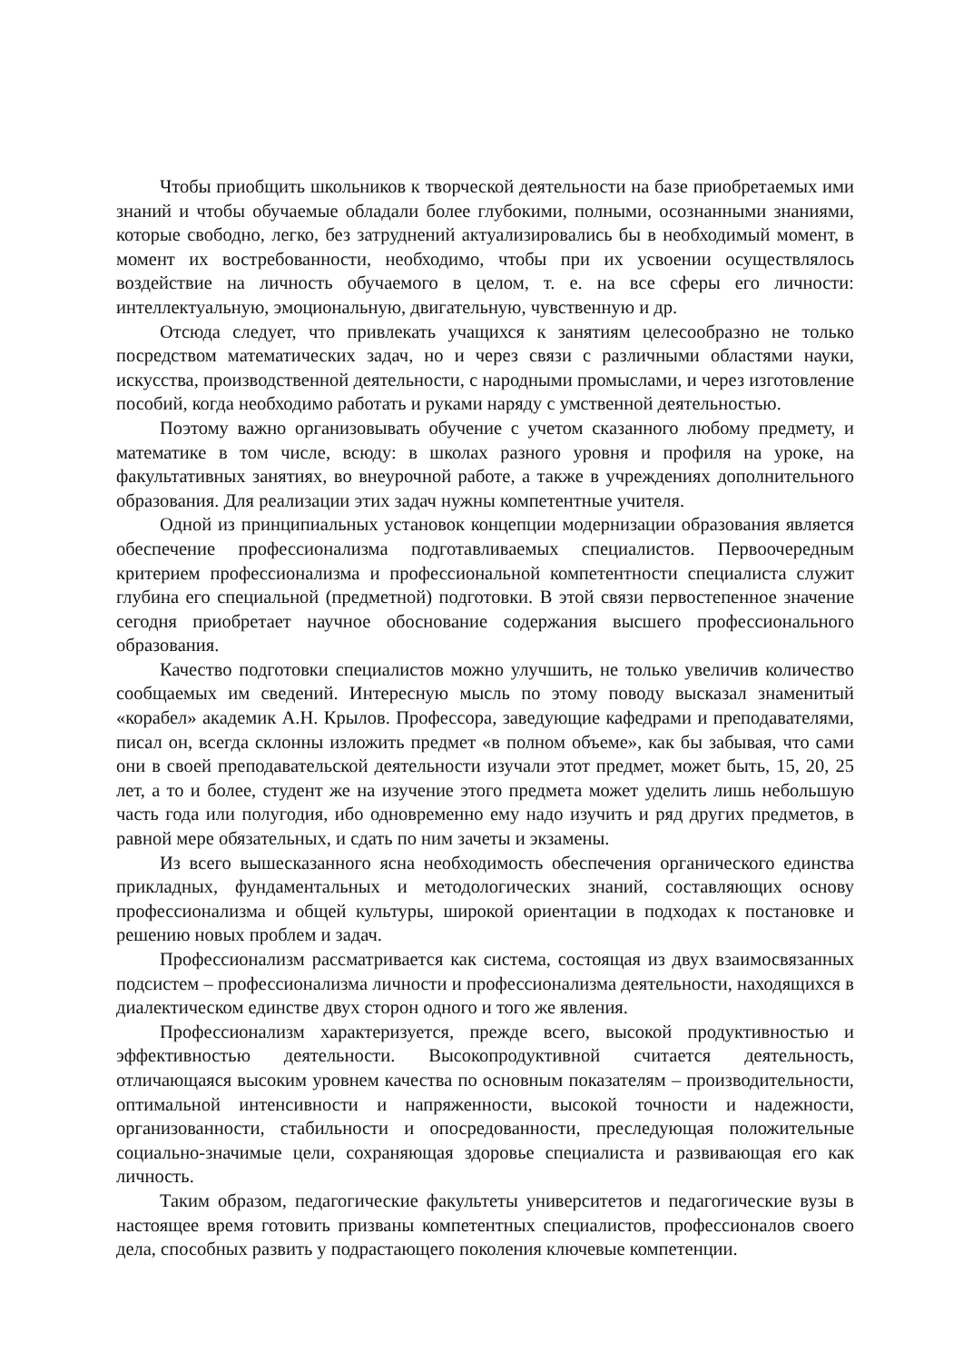Чтобы приобщить школьников к творческой деятельности на базе приобретаемых ими знаний и чтобы обучаемые обладали более глубокими, полными, осознанными знаниями, которые свободно, легко, без затруднений актуализировались бы в необходимый момент, в момент их востребованности, необходимо, чтобы при их усвоении осуществлялось воздействие на личность обучаемого в целом, т. е. на все сферы его личности: интеллектуальную, эмоциональную, двигательную, чувственную и др.
Отсюда следует, что привлекать учащихся к занятиям целесообразно не только посредством математических задач, но и через связи с различными областями науки, искусства, производственной деятельности, с народными промыслами, и через изготовление пособий, когда необходимо работать и руками наряду с умственной деятельностью.
Поэтому важно организовывать обучение с учетом сказанного любому предмету, и математике в том числе, всюду: в школах разного уровня и профиля на уроке, на факультативных занятиях, во внеурочной работе, а также в учреждениях дополнительного образования. Для реализации этих задач нужны компетентные учителя.
Одной из принципиальных установок концепции модернизации образования является обеспечение профессионализма подготавливаемых специалистов. Первоочередным критерием профессионализма и профессиональной компетентности специалиста служит глубина его специальной (предметной) подготовки. В этой связи первостепенное значение сегодня приобретает научное обоснование содержания высшего профессионального образования.
Качество подготовки специалистов можно улучшить, не только увеличив количество сообщаемых им сведений. Интересную мысль по этому поводу высказал знаменитый «корабел» академик А.Н. Крылов. Профессора, заведующие кафедрами и преподавателями, писал он, всегда склонны изложить предмет «в полном объеме», как бы забывая, что сами они в своей преподавательской деятельности изучали этот предмет, может быть, 15, 20, 25 лет, а то и более, студент же на изучение этого предмета может уделить лишь небольшую часть года или полугодия, ибо одновременно ему надо изучить и ряд других предметов, в равной мере обязательных, и сдать по ним зачеты и экзамены.
Из всего вышесказанного ясна необходимость обеспечения органического единства прикладных, фундаментальных и методологических знаний, составляющих основу профессионализма и общей культуры, широкой ориентации в подходах к постановке и решению новых проблем и задач.
Профессионализм рассматривается как система, состоящая из двух взаимосвязанных подсистем – профессионализма личности и профессионализма деятельности, находящихся в диалектическом единстве двух сторон одного и того же явления.
Профессионализм характеризуется, прежде всего, высокой продуктивностью и эффективностью деятельности. Высокопродуктивной считается деятельность, отличающаяся высоким уровнем качества по основным показателям – производительности, оптимальной интенсивности и напряженности, высокой точности и надежности, организованности, стабильности и опосредованности, преследующая положительные социально-значимые цели, сохраняющая здоровье специалиста и развивающая его как личность.
Таким образом, педагогические факультеты университетов и педагогические вузы в настоящее время готовить призваны компетентных специалистов, профессионалов своего дела, способных развить у подрастающего поколения ключевые компетенции.